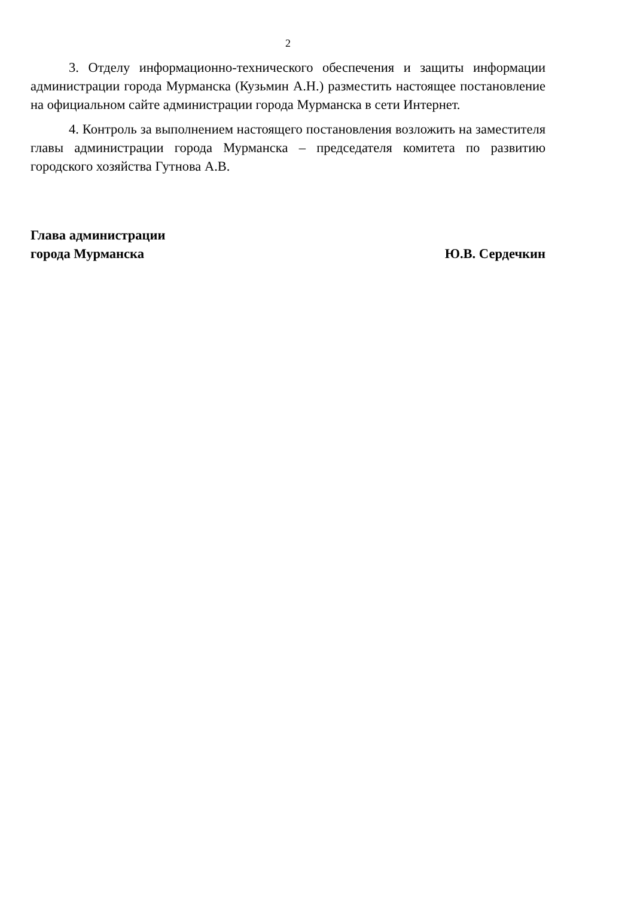2
3. Отделу информационно-технического обеспечения и защиты информации администрации города Мурманска (Кузьмин А.Н.) разместить настоящее постановление на официальном сайте администрации города Мурманска в сети Интернет.
4. Контроль за выполнением настоящего постановления возложить на заместителя главы администрации города Мурманска – председателя комитета по развитию городского хозяйства Гутнова А.В.
Глава администрации
города Мурманска
Ю.В. Сердечкин